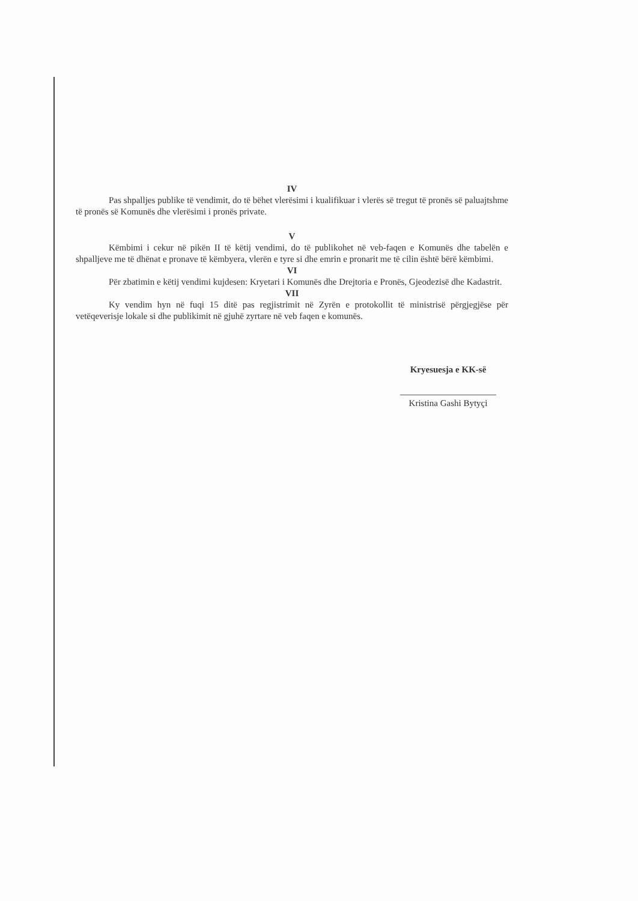IV
Pas shpalljes publike të vendimit, do të bëhet vlerësimi i kualifikuar i vlerës së tregut të pronës së paluajtshme të pronës së Komunës dhe vlerësimi i pronës private.
V
Këmbimi i cekur në pikën II të këtij vendimi, do të publikohet në veb-faqen e Komunës dhe tabelën e shpalljeve me të dhënat e pronave të këmbyera, vlerën e tyre si dhe emrin e pronarit me të cilin është bërë këmbimi.
VI
Për zbatimin e këtij vendimi kujdesen: Kryetari i Komunës dhe Drejtoria e Pronës, Gjeodezisë dhe Kadastrit.
VII
Ky vendim hyn në fuqi 15 ditë pas regjistrimit në Zyrën e protokollit të ministrisë përgjegjëse për vetëqeverisje lokale si dhe publikimit në gjuhë zyrtare në veb faqen e komunës.
Kryesuesja e KK-së
Kristina Gashi Bytyçi